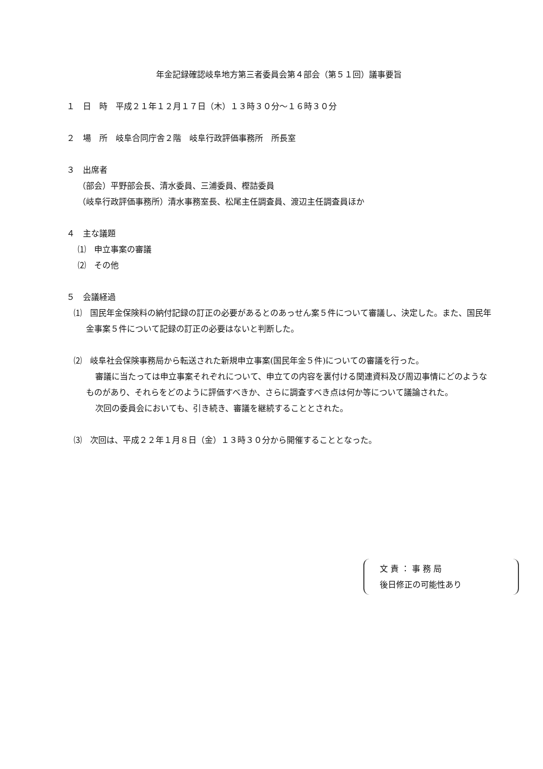年金記録確認岐阜地方第三者委員会第４部会（第５１回）議事要旨
１　日　時　平成２１年１２月１７日（木）１３時３０分～１６時３０分
２　場　所　岐阜合同庁舎２階　岐阜行政評価事務所　所長室
３　出席者
（部会）平野部会長、清水委員、三浦委員、樫詰委員
（岐阜行政評価事務所）清水事務室長、松尾主任調査員、渡辺主任調査員ほか
４　主な議題
⑴　申立事案の審議
⑵　その他
５　会議経過
⑴　国民年金保険料の納付記録の訂正の必要があるとのあっせん案５件について審議し、決定した。また、国民年金事案５件について記録の訂正の必要はないと判断した。
⑵　岐阜社会保険事務局から転送された新規申立事案(国民年金５件)についての審議を行った。
審議に当たっては申立事案それぞれについて、申立ての内容を裏付ける関連資料及び周辺事情にどのようなものがあり、それらをどのように評価すべきか、さらに調査すべき点は何か等について議論された。
次回の委員会においても、引き続き、審議を継続することとされた。
⑶　次回は、平成２２年１月８日（金）１３時３０分から開催することとなった。
文 責 ： 事 務 局
後日修正の可能性あり